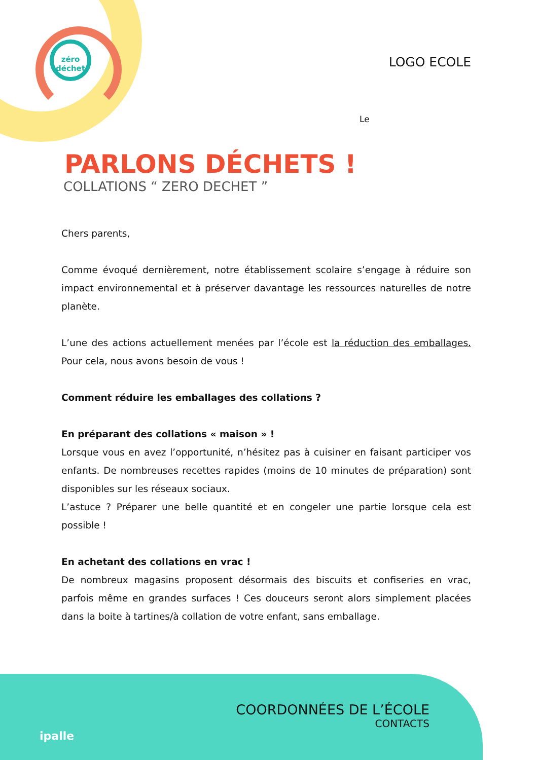zéro
déchet
LOGO ECOLE
Le
PARLONS DÉCHETS !
COLLATIONS “ ZERO DECHET ”
Chers parents,
Comme évoqué dernièrement, notre établissement scolaire s’engage à réduire son impact environnemental et à préserver davantage les ressources naturelles de notre planète.
L’une des actions actuellement menées par l’école est la réduction des emballages. Pour cela, nous avons besoin de vous !
Comment réduire les emballages des collations ?
En préparant des collations « maison » !
Lorsque vous en avez l’opportunité, n’hésitez pas à cuisiner en faisant participer vos enfants. De nombreuses recettes rapides (moins de 10 minutes de préparation) sont disponibles sur les réseaux sociaux.
L’astuce ? Préparer une belle quantité et en congeler une partie lorsque cela est possible !
En achetant des collations en vrac !
De nombreux magasins proposent désormais des biscuits et confiseries en vrac, parfois même en grandes surfaces ! Ces douceurs seront alors simplement placées dans la boite à tartines/à collation de votre enfant, sans emballage.
ipalle
COORDONNÉES DE L’ÉCOLE
CONTACTS